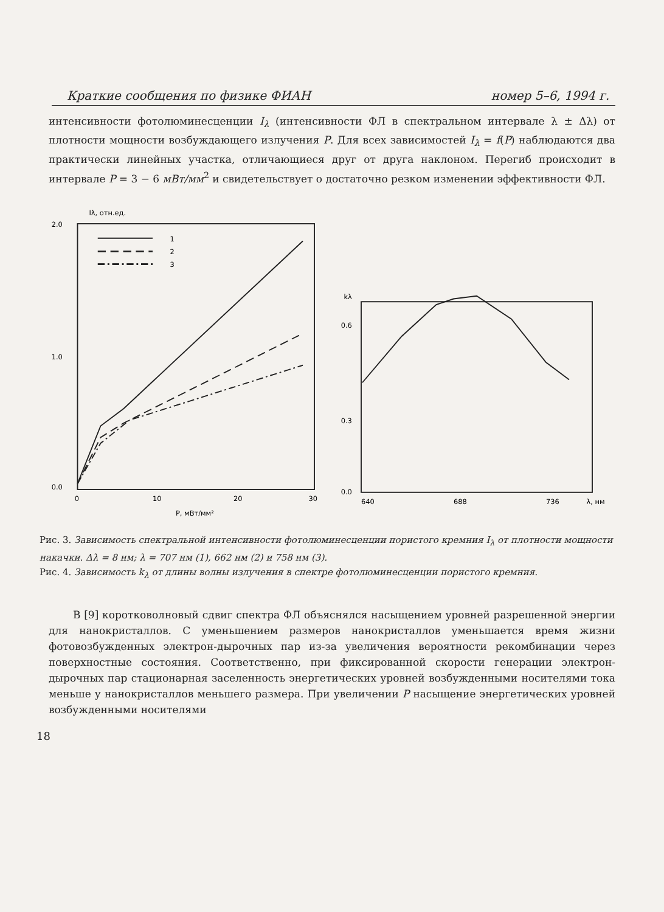Краткие сообщения по физике ФИАН номер 5–6, 1994 г.
интенсивности фотолюминесценции I<sub>λ</sub> (интенсивности ФЛ в спектральном интервале λ ± Δλ) от плотности мощности возбуждающего излучения P. Для всех зависимостей I<sub>λ</sub> = f(P) наблюдаются два практически линейных участка, отличающиеся друг от друга наклоном. Перегиб происходит в интервале P = 3 − 6 мВт/мм<sup>2</sup> и свидетельствует о достаточно резком изменении эффективности ФЛ.
Iλ, отн.ед.
2.0
1.0
0.0
0
10
20
30
P, мВт/мм²
1
2
3
kλ
0.6
0.3
0.0
640
688
736
λ, нм
Рис. 3. Зависимость спектральной интенсивности фотолюминесценции пористого кремния I<sub>λ</sub> от плотности мощности накачки. Δλ = 8 нм; λ = 707 нм (1), 662 нм (2) и 758 нм (3).
Рис. 4. Зависимость k<sub>λ</sub> от длины волны излучения в спектре фотолюминесценции пористого кремния.
В [9] коротковолновый сдвиг спектра ФЛ объяснялся насыщением уровней разрешенной энергии для нанокристаллов. С уменьшением размеров нанокристаллов уменьшается время жизни фотовозбужденных электрон-дырочных пар из-за увеличения вероятности рекомбинации через поверхностные состояния. Соответственно, при фиксированной скорости генерации электрон-дырочных пар стационарная заселенность энергетических уровней возбужденными носителями тока меньше у нанокристаллов меньшего размера. При увеличении P насыщение энергетических уровней возбужденными носителями
18